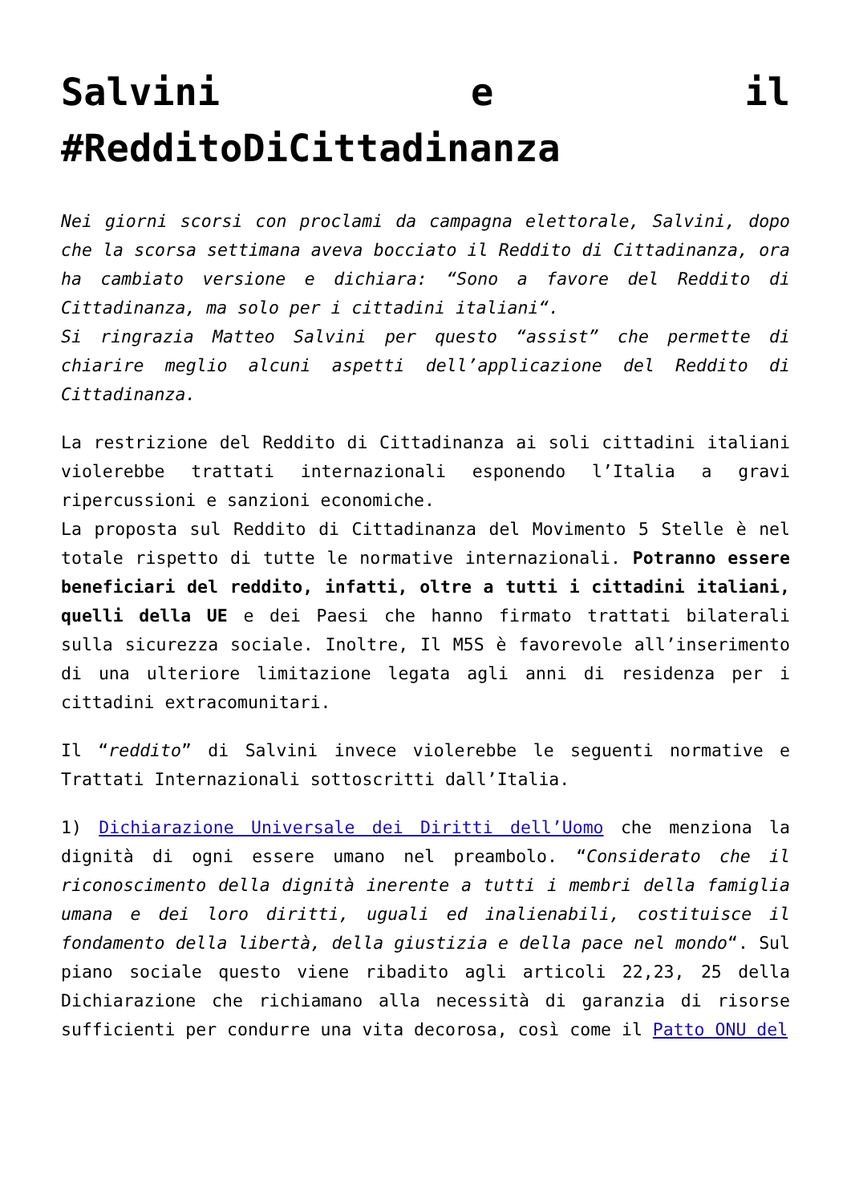Salvini e il #RedditoDiCittadinanza
Nei giorni scorsi con proclami da campagna elettorale, Salvini, dopo che la scorsa settimana aveva bocciato il Reddito di Cittadinanza, ora ha cambiato versione e dichiara: “Sono a favore del Reddito di Cittadinanza, ma solo per i cittadini italiani“.
Si ringrazia Matteo Salvini per questo “assist” che permette di chiarire meglio alcuni aspetti dell’applicazione del Reddito di Cittadinanza.
La restrizione del Reddito di Cittadinanza ai soli cittadini italiani violerebbe trattati internazionali esponendo l’Italia a gravi ripercussioni e sanzioni economiche.
La proposta sul Reddito di Cittadinanza del Movimento 5 Stelle è nel totale rispetto di tutte le normative internazionali. Potranno essere beneficiari del reddito, infatti, oltre a tutti i cittadini italiani, quelli della UE e dei Paesi che hanno firmato trattati bilaterali sulla sicurezza sociale. Inoltre, Il M5S è favorevole all’inserimento di una ulteriore limitazione legata agli anni di residenza per i cittadini extracomunitari.
Il “reddito” di Salvini invece violerebbe le seguenti normative e Trattati Internazionali sottoscritti dall’Italia.
1) Dichiarazione Universale dei Diritti dell’Uomo che menziona la dignità di ogni essere umano nel preambolo. “Considerato che il riconoscimento della dignità inerente a tutti i membri della famiglia umana e dei loro diritti, uguali ed inalienabili, costituisce il fondamento della libertà, della giustizia e della pace nel mondo“. Sul piano sociale questo viene ribadito agli articoli 22,23, 25 della Dichiarazione che richiamano alla necessità di garanzia di risorse sufficienti per condurre una vita decorosa, così come il Patto ONU del